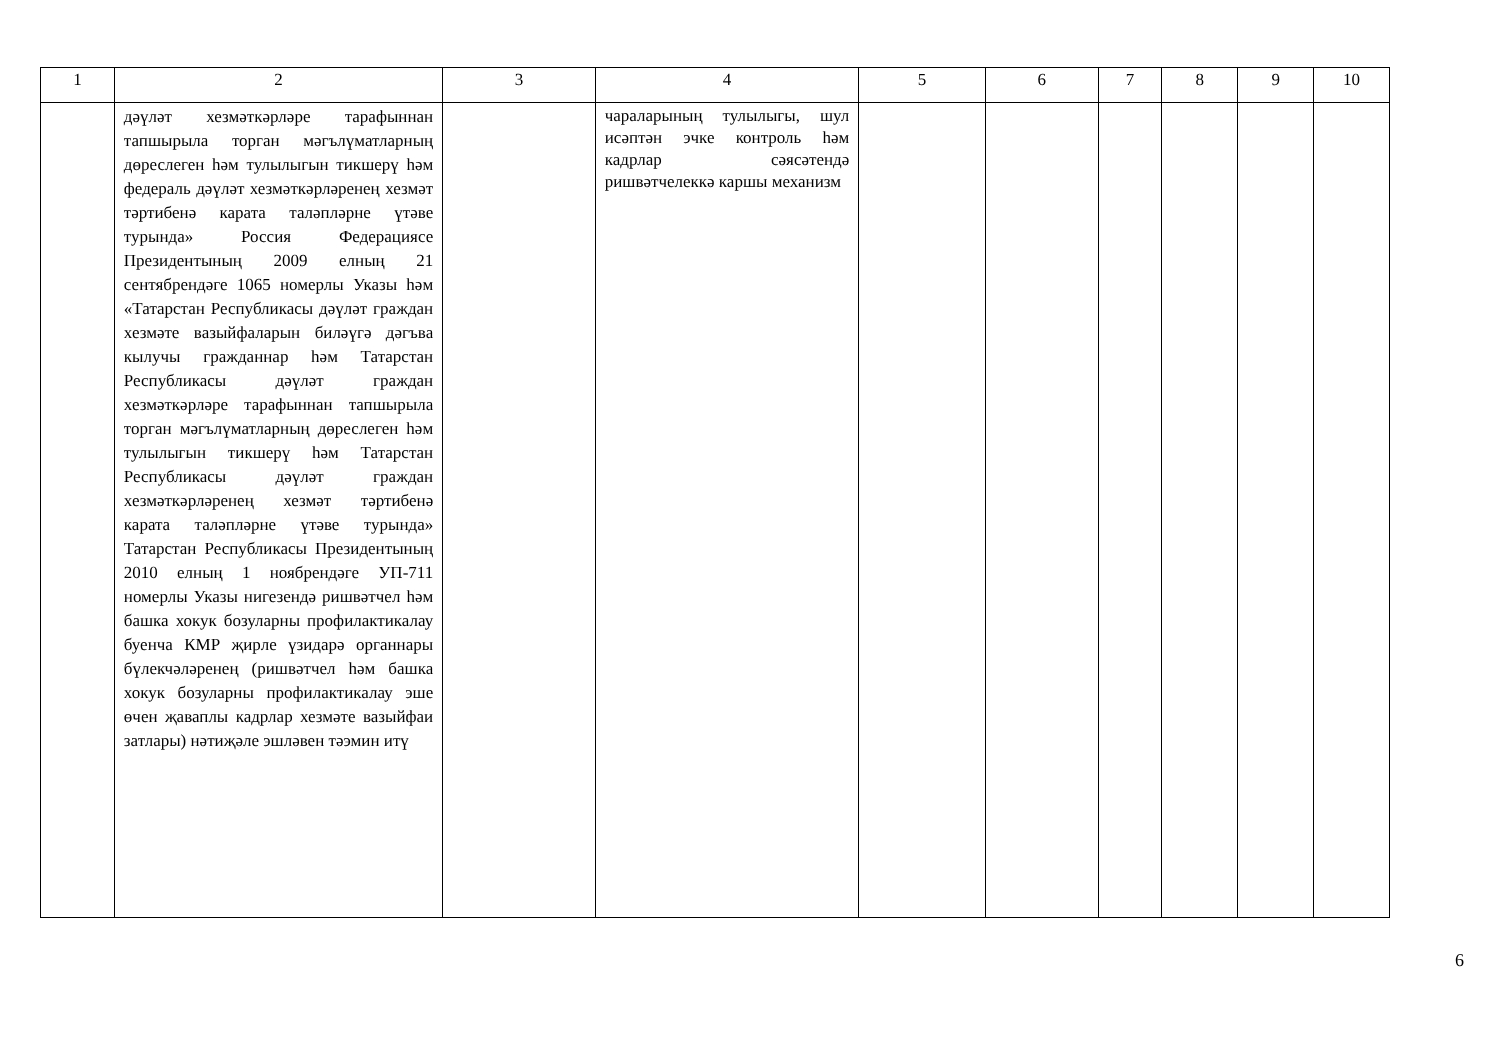| 1 | 2 | 3 | 4 | 5 | 6 | 7 | 8 | 9 | 10 |
| --- | --- | --- | --- | --- | --- | --- | --- | --- | --- |
| | дәүләт хезмәткәрләре тарафыннан тапшырыла торган мәгълүматларның дөреслеген һәм тулылыгын тикшерү һәм федераль дәүләт хезмәткәрләренең хезмәт тәртибенә карата таләпләрне үтәве турында» Россия Федерациясе Президентының 2009 елның 21 сентябрендәге 1065 номерлы Указы һәм «Татарстан Республикасы дәүләт граждан хезмәте вазыйфаларын биләүгә дәгъва кылучы гражданнар һәм Татарстан Республикасы дәүләт граждан хезмәткәрләре тарафыннан тапшырыла торган мәгълүматларның дөреслеген һәм тулылыгын тикшерү һәм Татарстан Республикасы дәүләт граждан хезмәткәрләренең хезмәт тәртибенә карата таләпләрне үтәве турында» Татарстан Республикасы Президентының 2010 елның 1 ноябрендәге УП-711 номерлы Указы нигезендә ришвәтчел һәм башка хокук бозуларны профилактикалау буенча КМР җирле үзидарә органнары бүлекчәләренең (ришвәтчел һәм башка хокук бозуларны профилактикалау эше өчен җаваплы кадрлар хезмәте вазыйфаи затлары) нәтиҗәле эшләвен тәэмин итү | | чараларының тулылыгы, шул исәптән эчке контроль һәм кадрлар сәясәтендә ришвәтчелеккә каршы механизм | | | | | | |
6